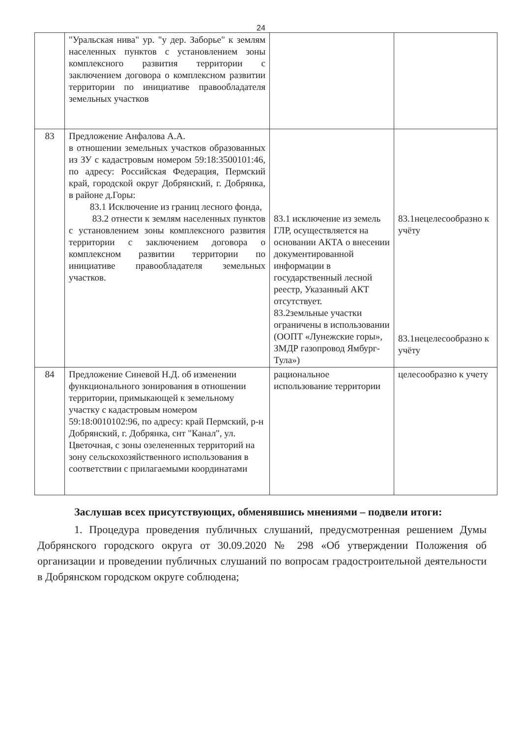24
| | "Уральская нива" ур. "у дер. Заборье" к землям населенных пунктов с установлением зоны комплексного развития территории с заключением договора о комплексном развитии территории по инициативе правообладателя земельных участков | | |
| 83 | Предложение Анфалова А.А. в отношении земельных участков образованных из ЗУ с кадастровым номером 59:18:3500101:46, по адресу: Российская Федерация, Пермский край, городской округ Добрянский, г. Добрянка, в районе д.Горы: 83.1 Исключение из границ лесного фонда, 83.2 отнести к землям населенных пунктов с установлением зоны комплексного развития территории с заключением договора о комплексном развитии территории по инициативе правообладателя земельных участков. | 83.1 исключение из земель ГЛР, осуществляется на основании АКТА о внесении документированной информации в государственный лесной реестр, Указанный АКТ отсутствует. 83.2земльные участки ограничены в использовании (ООПТ «Лунежские горы», ЗМДР газопровод Ямбург-Тула») | 83.1нецелесообразно к учёту 83.1нецелесообразно к учёту |
| 84 | Предложение Синевой Н.Д. об изменении функционального зонирования в отношении территории, примыкающей к земельному участку с кадастровым номером 59:18:0010102:96, по адресу: край Пермский, р-н Добрянский, г. Добрянка, снт "Канал", ул. Цветочная, с зоны озелененных территорий на зону сельскохозяйственного использования в соответствии с прилагаемыми координатами | рациональное использование территории | целесообразно к учету |
Заслушав всех присутствующих, обменявшись мнениями – подвели итоги:
1. Процедура проведения публичных слушаний, предусмотренная решением Думы Добрянского городского округа от 30.09.2020 № 298 «Об утверждении Положения об организации и проведении публичных слушаний по вопросам градостроительной деятельности в Добрянском городском округе соблюдена;